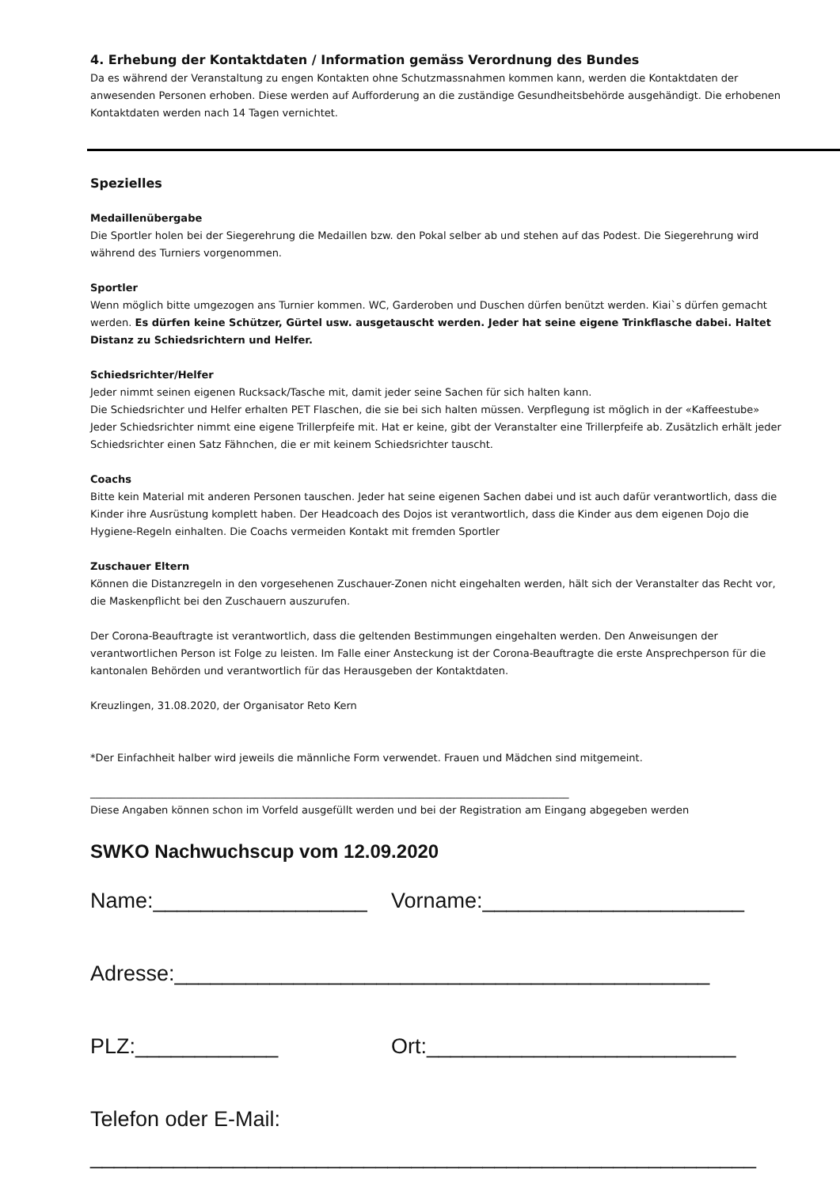4. Erhebung der Kontaktdaten / Information gemäss Verordnung des Bundes
Da es während der Veranstaltung zu engen Kontakten ohne Schutzmassnahmen kommen kann, werden die Kontaktdaten der anwesenden Personen erhoben. Diese werden auf Aufforderung an die zuständige Gesundheitsbehörde ausgehändigt. Die erhobenen Kontaktdaten werden nach 14 Tagen vernichtet.
Spezielles
Medaillenübergabe
Die Sportler holen bei der Siegerehrung die Medaillen bzw. den Pokal selber ab und stehen auf das Podest. Die Siegerehrung wird während des Turniers vorgenommen.
Sportler
Wenn möglich bitte umgezogen ans Turnier kommen. WC, Garderoben und Duschen dürfen benützt werden. Kiai`s dürfen gemacht werden. Es dürfen keine Schützer, Gürtel usw. ausgetauscht werden. Jeder hat seine eigene Trinkflasche dabei. Haltet Distanz zu Schiedsrichtern und Helfer.
Schiedsrichter/Helfer
Jeder nimmt seinen eigenen Rucksack/Tasche mit, damit jeder seine Sachen für sich halten kann.
Die Schiedsrichter und Helfer erhalten PET Flaschen, die sie bei sich halten müssen. Verpflegung ist möglich in der «Kaffeestube»
Jeder Schiedsrichter nimmt eine eigene Trillerpfeife mit. Hat er keine, gibt der Veranstalter eine Trillerpfeife ab. Zusätzlich erhält jeder Schiedsrichter einen Satz Fähnchen, die er mit keinem Schiedsrichter tauscht.
Coachs
Bitte kein Material mit anderen Personen tauschen. Jeder hat seine eigenen Sachen dabei und ist auch dafür verantwortlich, dass die Kinder ihre Ausrüstung komplett haben. Der Headcoach des Dojos ist verantwortlich, dass die Kinder aus dem eigenen Dojo die Hygiene-Regeln einhalten. Die Coachs vermeiden Kontakt mit fremden Sportler
Zuschauer Eltern
Können die Distanzregeln in den vorgesehenen Zuschauer-Zonen nicht eingehalten werden, hält sich der Veranstalter das Recht vor, die Maskenpflicht bei den Zuschauern auszurufen.
Der Corona-Beauftragte ist verantwortlich, dass die geltenden Bestimmungen eingehalten werden. Den Anweisungen der verantwortlichen Person ist Folge zu leisten. Im Falle einer Ansteckung ist der Corona-Beauftragte die erste Ansprechperson für die kantonalen Behörden und verantwortlich für das Herausgeben der Kontaktdaten.
Kreuzlingen, 31.08.2020, der Organisator Reto Kern
*Der Einfachheit halber wird jeweils die männliche Form verwendet. Frauen und Mädchen sind mitgemeint.
_____________________________________________________________________________________________
Diese Angaben können schon im Vorfeld ausgefüllt werden und bei der Registration am Eingang abgegeben werden
SWKO Nachwuchscup vom 12.09.2020
Name:__________________ Vorname:______________________
Adresse:_____________________________________________
PLZ:____________ Ort:__________________________
Telefon oder E-Mail:
________________________________________________________